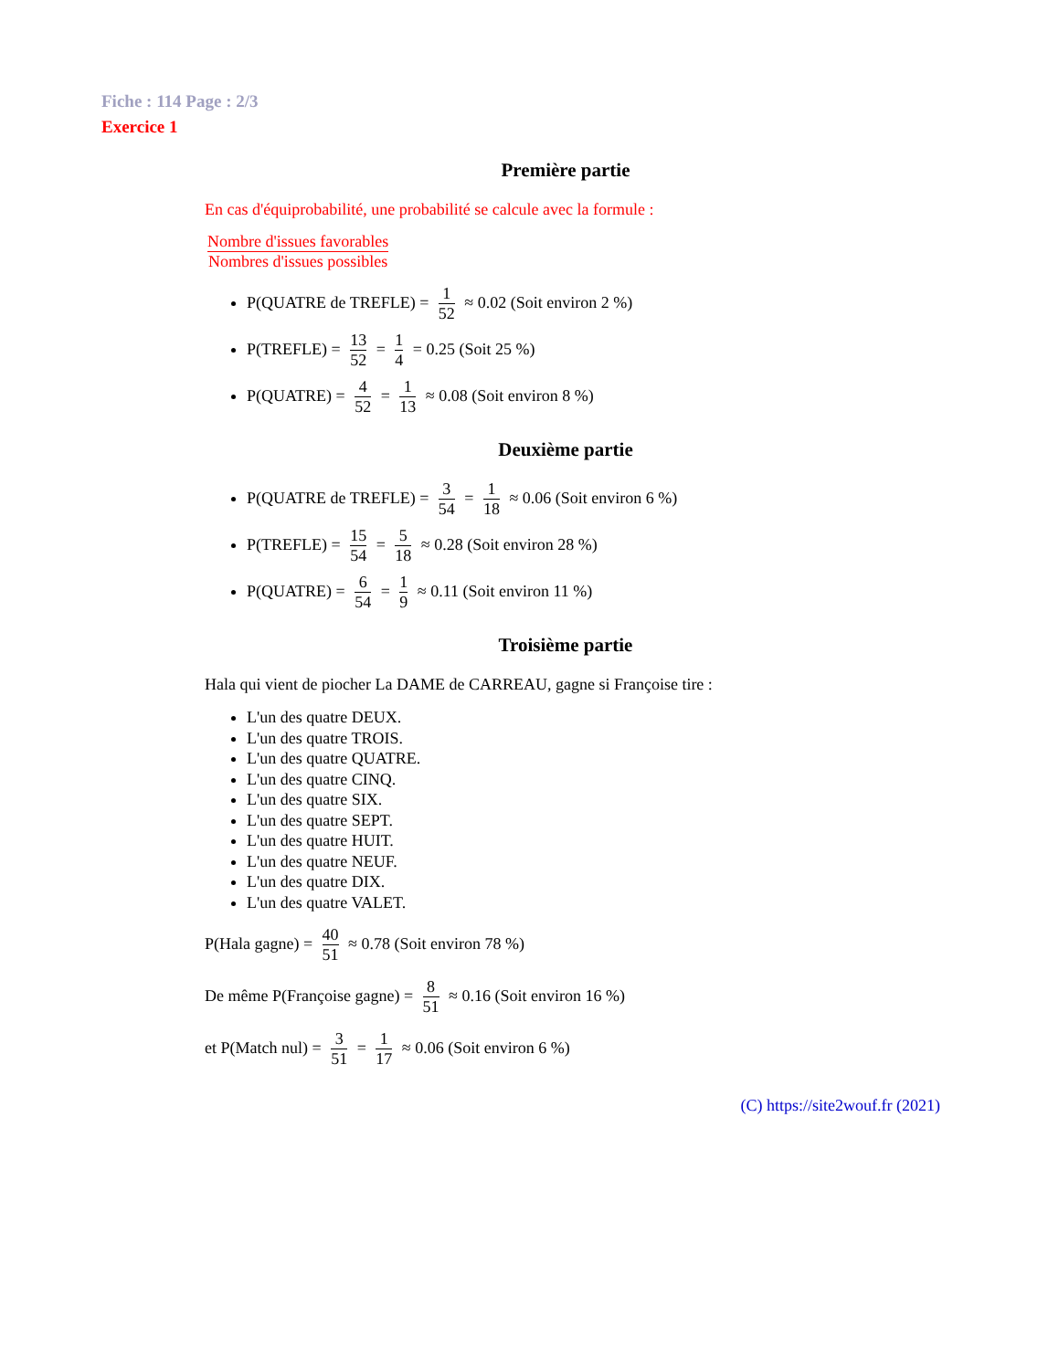Fiche : 114 Page : 2/3
Exercice 1
Première partie
En cas d'équiprobabilité, une probabilité se calcule avec la formule :
Nombre d'issues favorables Nombres d'issues possibles
P(QUATRE de TREFLE) = 1 52 ≈ 0.02 (Soit environ 2 %)
P(TREFLE) = 13 52 = 1 4 = 0.25 (Soit 25 %)
P(QUATRE) = 4 52 = 1 13 ≈ 0.08 (Soit environ 8 %)
Deuxième partie
P(QUATRE de TREFLE) = 3 54 = 1 18 ≈ 0.06 (Soit environ 6 %)
P(TREFLE) = 15 54 = 5 18 ≈ 0.28 (Soit environ 28 %)
P(QUATRE) = 6 54 = 1 9 ≈ 0.11 (Soit environ 11 %)
Troisième partie
Hala qui vient de piocher La DAME de CARREAU, gagne si Françoise tire :
L'un des quatre DEUX.
L'un des quatre TROIS.
L'un des quatre QUATRE.
L'un des quatre CINQ.
L'un des quatre SIX.
L'un des quatre SEPT.
L'un des quatre HUIT.
L'un des quatre NEUF.
L'un des quatre DIX.
L'un des quatre VALET.
P(Hala gagne) = 40 51 ≈ 0.78 (Soit environ 78 %)
De même P(Françoise gagne) = 8 51 ≈ 0.16 (Soit environ 16 %)
et P(Match nul) = 3 51 = 1 17 ≈ 0.06 (Soit environ 6 %)
(C) https://site2wouf.fr (2021)